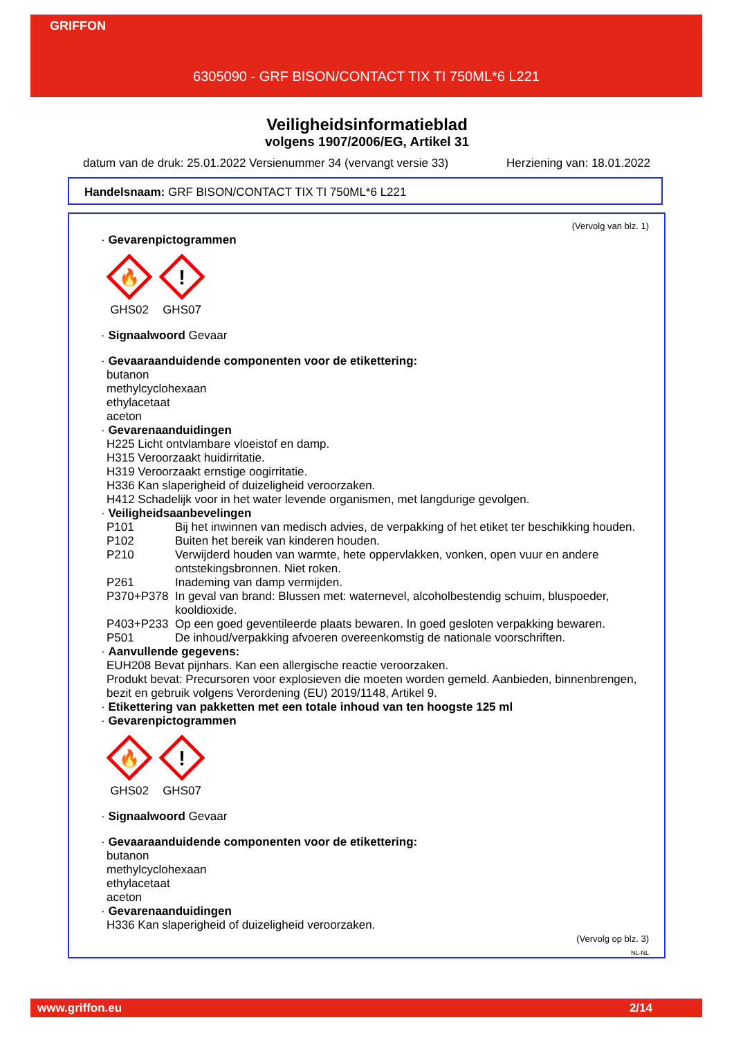GRIFFON
6305090 - GRF BISON/CONTACT TIX TI 750ML*6 L221
Veiligheidsinformatieblad
volgens 1907/2006/EG, Artikel 31
datum van de druk: 25.01.2022 Versienummer 34 (vervangt versie 33) Herziening van: 18.01.2022
Handelsnaam: GRF BISON/CONTACT TIX TI 750ML*6 L221
(Vervolg van blz. 1)
· Gevarenpictogrammen
🔥
GHS02
!
GHS07
· Signaalwoord Gevaar
· Gevaaraanduidende componenten voor de etikettering:
butanon
methylcyclohexaan
ethylacetaat
aceton
· Gevarenaanduidingen
H225 Licht ontvlambare vloeistof en damp.
H315 Veroorzaakt huidirritatie.
H319 Veroorzaakt ernstige oogirritatie.
H336 Kan slaperigheid of duizeligheid veroorzaken.
H412 Schadelijk voor in het water levende organismen, met langdurige gevolgen.
· Veiligheidsaanbevelingen
P101 Bij het inwinnen van medisch advies, de verpakking of het etiket ter beschikking houden. P102 Buiten het bereik van kinderen houden. P210 Verwijderd houden van warmte, hete oppervlakken, vonken, open vuur en andere ontstekingsbronnen. Niet roken. P261 Inademing van damp vermijden. P370+P378 In geval van brand: Blussen met: waternevel, alcoholbestendig schuim, bluspoeder, kooldioxide. P403+P233 Op een goed geventileerde plaats bewaren. In goed gesloten verpakking bewaren. P501 De inhoud/verpakking afvoeren overeenkomstig de nationale voorschriften.
· Aanvullende gegevens:
EUH208 Bevat pijnhars. Kan een allergische reactie veroorzaken.
Produkt bevat: Precursoren voor explosieven die moeten worden gemeld. Aanbieden, binnenbrengen, bezit en gebruik volgens Verordening (EU) 2019/1148, Artikel 9.
· Etikettering van pakketten met een totale inhoud van ten hoogste 125 ml
· Gevarenpictogrammen
🔥
GHS02
!
GHS07
· Signaalwoord Gevaar
· Gevaaraanduidende componenten voor de etikettering:
butanon
methylcyclohexaan
ethylacetaat
aceton
· Gevarenaanduidingen
H336 Kan slaperigheid of duizeligheid veroorzaken.
(Vervolg op blz. 3)
NL-NL
www.griffon.eu 2/14